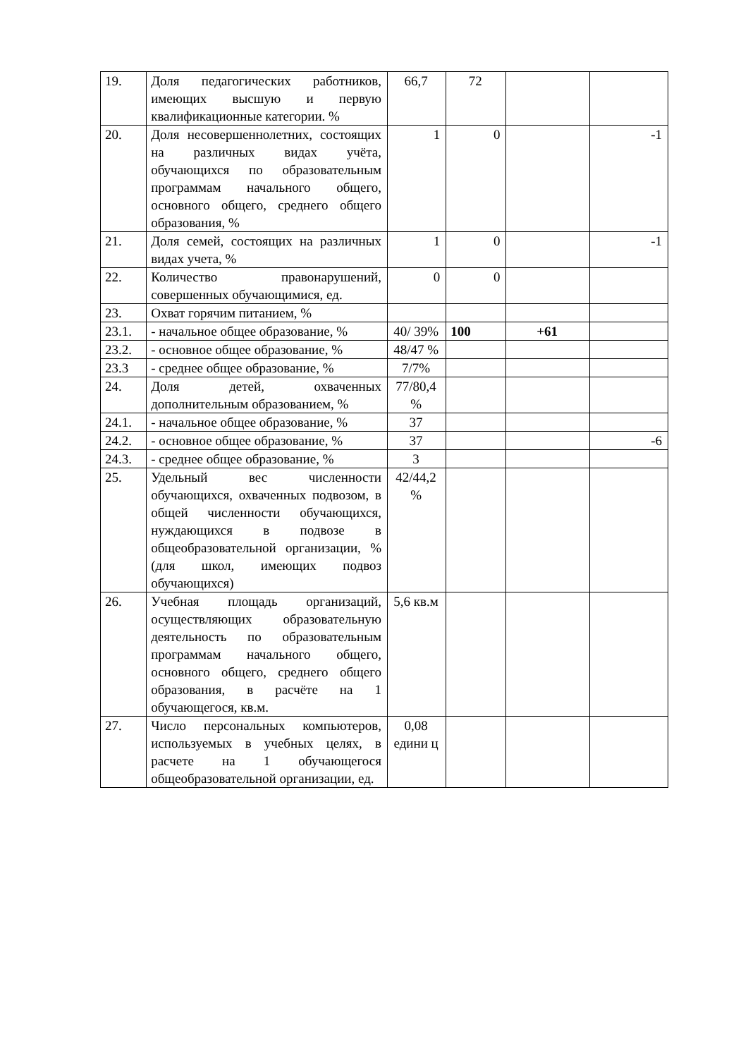| 19. | Доля педагогических работников, имеющих высшую и первую квалификационные категории. % | 66,7 | 72 | | |
| 20. | Доля несовершеннолетних, состоящих на различных видах учёта, обучающихся по образовательным программам начального общего, основного общего, среднего общего образования, % | 1 | 0 | | -1 |
| 21. | Доля семей, состоящих на различных видах учета, % | 1 | 0 | | -1 |
| 22. | Количество правонарушений, совершенных обучающимися, ед. | 0 | 0 | | |
| 23. | Охват горячим питанием, % | | | | |
| 23.1. | - начальное общее образование, % | 40/ 39% | 100 | +61 | |
| 23.2. | - основное общее образование, % | 48/47 % | | | |
| 23.3 | - среднее общее образование, % | 7/7% | | | |
| 24. | Доля детей, охваченных дополнительным образованием, % | 77/80,4 % | | | |
| 24.1. | - начальное общее образование, % | 37 | | | |
| 24.2. | - основное общее образование, % | 37 | | | -6 |
| 24.3. | - среднее общее образование, % | 3 | | | |
| 25. | Удельный вес численности обучающихся, охваченных подвозом, в общей численности обучающихся, нуждающихся в подвозе в общеобразовательной организации, % (для школ, имеющих подвоз обучающихся) | 42/44,2 % | | | |
| 26. | Учебная площадь организаций, осуществляющих образовательную деятельность по образовательным программам начального общего, основного общего, среднего общего образования, в расчёте на 1 обучающегося, кв.м. | 5,6 кв.м | | | |
| 27. | Число персональных компьютеров, используемых в учебных целях, в расчете на 1 обучающегося общеобразовательной организации, ед. | 0,08 едини ц | | | |